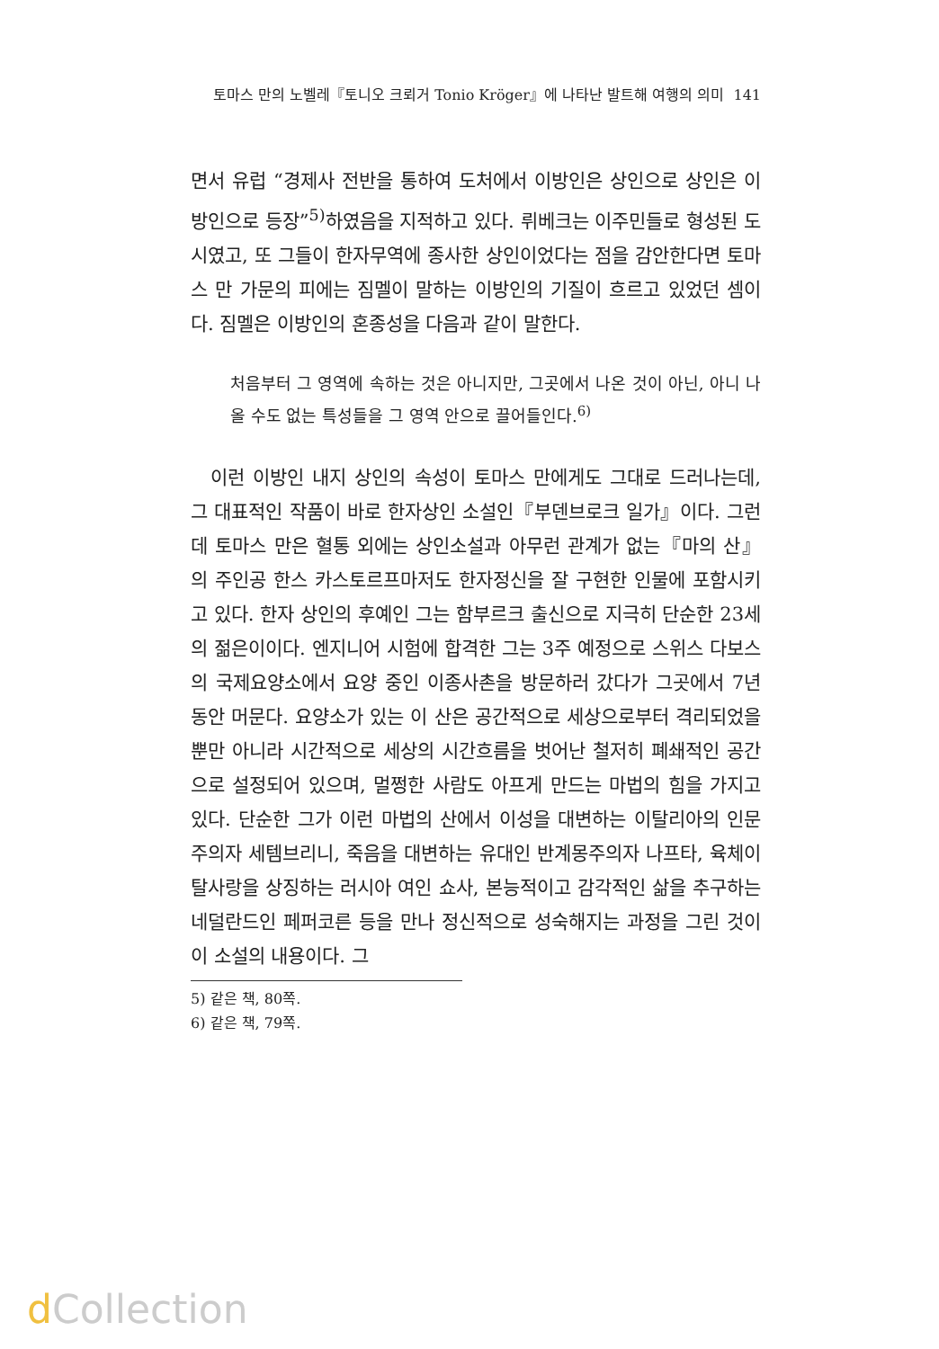토마스 만의 노벨레『토니오 크뢰거 Tonio Kröger』에 나타난 발트해 여행의 의미 141
면서 유럽 “경제사 전반을 통하여 도처에서 이방인은 상인으로 상인은 이방인으로 등장”<sup>5)</sup>하였음을 지적하고 있다. 뤼베크는 이주민들로 형성된 도시였고, 또 그들이 한자무역에 종사한 상인이었다는 점을 감안한다면 토마스 만 가문의 피에는 짐멜이 말하는 이방인의 기질이 흐르고 있었던 셈이다. 짐멜은 이방인의 혼종성을 다음과 같이 말한다.
처음부터 그 영역에 속하는 것은 아니지만, 그곳에서 나온 것이 아닌, 아니 나올 수도 없는 특성들을 그 영역 안으로 끌어들인다.<sup>6)</sup>
이런 이방인 내지 상인의 속성이 토마스 만에게도 그대로 드러나는데, 그 대표적인 작품이 바로 한자상인 소설인『부덴브로크 일가』이다. 그런데 토마스 만은 혈통 외에는 상인소설과 아무런 관계가 없는『마의 산』의 주인공 한스 카스토르프마저도 한자정신을 잘 구현한 인물에 포함시키고 있다. 한자 상인의 후예인 그는 함부르크 출신으로 지극히 단순한 23세의 젊은이이다. 엔지니어 시험에 합격한 그는 3주 예정으로 스위스 다보스의 국제요양소에서 요양 중인 이종사촌을 방문하러 갔다가 그곳에서 7년 동안 머문다. 요양소가 있는 이 산은 공간적으로 세상으로부터 격리되었을 뿐만 아니라 시간적으로 세상의 시간흐름을 벗어난 철저히 폐쇄적인 공간으로 설정되어 있으며, 멀쩡한 사람도 아프게 만드는 마법의 힘을 가지고 있다. 단순한 그가 이런 마법의 산에서 이성을 대변하는 이탈리아의 인문주의자 세템브리니, 죽음을 대변하는 유대인 반계몽주의자 나프타, 육체이탈사랑을 상징하는 러시아 여인 쇼사, 본능적이고 감각적인 삶을 추구하는 네덜란드인 페퍼코른 등을 만나 정신적으로 성숙해지는 과정을 그린 것이 이 소설의 내용이다. 그
5) 같은 책, 80쪽.
6) 같은 책, 79쪽.
d Collection